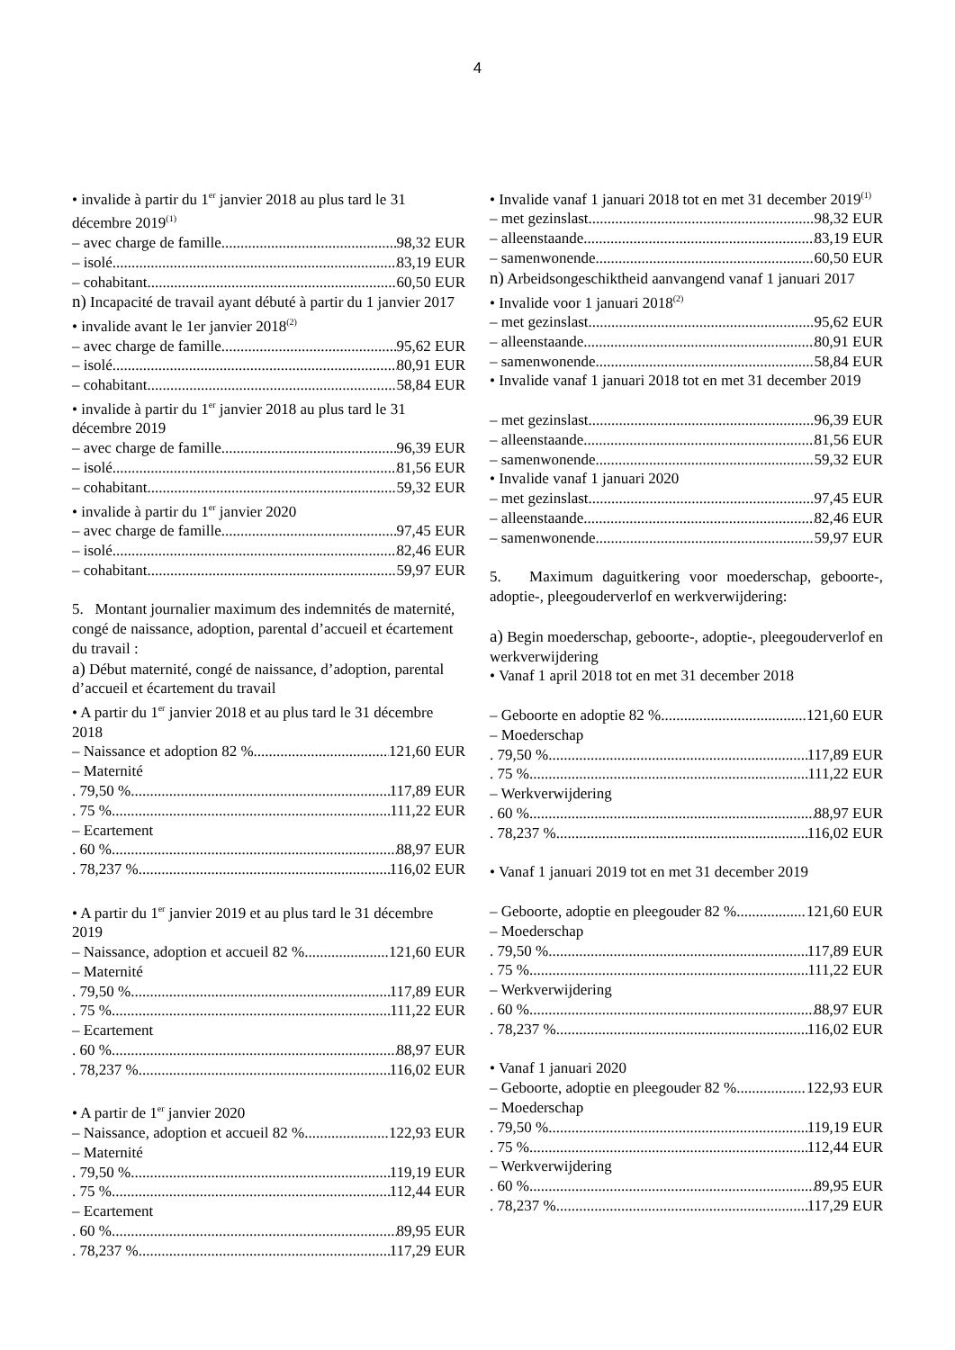4
• invalide à partir du 1<sup>er</sup> janvier 2018 au plus tard le 31 décembre 2019<sup>(1)</sup>
– avec charge de famille 98,32 EUR
– isolé 83,19 EUR
– cohabitant 60,50 EUR
n) Incapacité de travail ayant débuté à partir du 1 janvier 2017
• invalide avant le 1er janvier 2018<sup>(2)</sup>
– avec charge de famille 95,62 EUR
– isolé 80,91 EUR
– cohabitant 58,84 EUR
• invalide à partir du 1<sup>er</sup> janvier 2018 au plus tard le 31 décembre 2019
– avec charge de famille 96,39 EUR
– isolé 81,56 EUR
– cohabitant 59,32 EUR
• invalide à partir du 1<sup>er</sup> janvier 2020
– avec charge de famille 97,45 EUR
– isolé 82,46 EUR
– cohabitant 59,97 EUR
5. Montant journalier maximum des indemnités de maternité, congé de naissance, adoption, parental d’accueil et écartement du travail :
a) Début maternité, congé de naissance, d’adoption, parental d’accueil et écartement du travail
• A partir du 1<sup>er</sup> janvier 2018 et au plus tard le 31 décembre 2018
– Naissance et adoption 82 % 121,60 EUR
– Maternité
. 79,50 % 117,89 EUR
. 75 % 111,22 EUR
– Ecartement
. 60 % 88,97 EUR
. 78,237 % 116,02 EUR
• A partir du 1<sup>er</sup> janvier 2019 et au plus tard le 31 décembre 2019
– Naissance, adoption et accueil 82 % 121,60 EUR
– Maternité
. 79,50 % 117,89 EUR
. 75 % 111,22 EUR
– Ecartement
. 60 % 88,97 EUR
. 78,237 % 116,02 EUR
• A partir de 1<sup>er</sup> janvier 2020
– Naissance, adoption et accueil 82 % 122,93 EUR
– Maternité
. 79,50 % 119,19 EUR
. 75 % 112,44 EUR
– Ecartement
. 60 % 89,95 EUR
. 78,237 % 117,29 EUR
• Invalide vanaf 1 januari 2018 tot en met 31 december 2019<sup>(1)</sup>
– met gezinslast 98,32 EUR
– alleenstaande 83,19 EUR
– samenwonende 60,50 EUR
n) Arbeidsongeschiktheid aanvangend vanaf 1 januari 2017
• Invalide voor 1 januari 2018<sup>(2)</sup>
– met gezinslast 95,62 EUR
– alleenstaande 80,91 EUR
– samenwonende 58,84 EUR
• Invalide vanaf 1 januari 2018 tot en met 31 december 2019
– met gezinslast 96,39 EUR
– alleenstaande 81,56 EUR
– samenwonende 59,32 EUR
• Invalide vanaf 1 januari 2020
– met gezinslast 97,45 EUR
– alleenstaande 82,46 EUR
– samenwonende 59,97 EUR
5. Maximum daguitkering voor moederschap, geboorte-, adoptie-, pleegouderverlof en werkverwijdering:
a) Begin moederschap, geboorte-, adoptie-, pleegouderverlof en werkverwijdering
• Vanaf 1 april 2018 tot en met 31 december 2018
– Geboorte en adoptie 82 % 121,60 EUR
– Moederschap
. 79,50 % 117,89 EUR
. 75 % 111,22 EUR
– Werkverwijdering
. 60 % 88,97 EUR
. 78,237 % 116,02 EUR
• Vanaf 1 januari 2019 tot en met 31 december 2019
– Geboorte, adoptie en pleegouder 82 % 121,60 EUR
– Moederschap
. 79,50 % 117,89 EUR
. 75 % 111,22 EUR
– Werkverwijdering
. 60 % 88,97 EUR
. 78,237 % 116,02 EUR
• Vanaf 1 januari 2020
– Geboorte, adoptie en pleegouder 82 % 122,93 EUR
– Moederschap
. 79,50 % 119,19 EUR
. 75 % 112,44 EUR
– Werkverwijdering
. 60 % 89,95 EUR
. 78,237 % 117,29 EUR